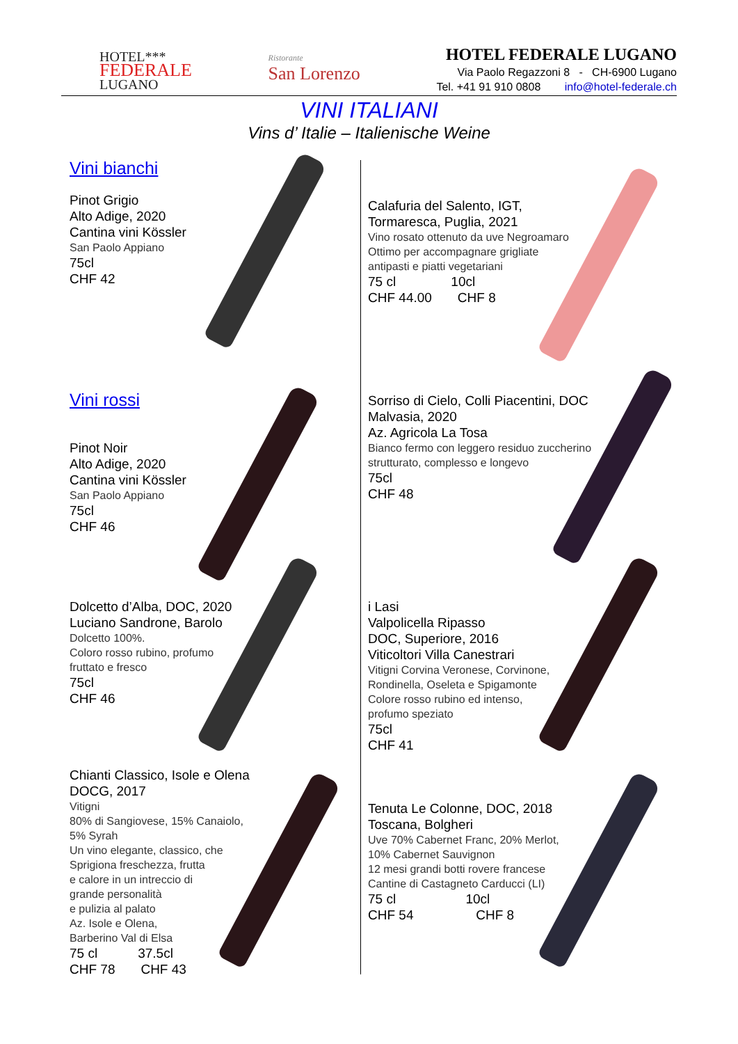HOTEL***
FEDERALE
LUGANO
Ristorante
San Lorenzo
HOTEL FEDERALE LUGANO
Via Paolo Regazzoni 8 - CH-6900 Lugano
Tel. +41 91 910 0808 info@hotel-federale.ch
VINI ITALIANI
Vins d’ Italie – Italienische Weine
Vini bianchi
Pinot Grigio
Alto Adige, 2020
Cantina vini Kössler
San Paolo Appiano
75cl
CHF 42
Calafuria del Salento, IGT,
Tormaresca, Puglia, 2021
Vino rosato ottenuto da uve Negroamaro
Ottimo per accompagnare grigliate
antipasti e piatti vegetariani
75 cl 10cl
CHF 44.00 CHF 8
Vini rossi
Pinot Noir
Alto Adige, 2020
Cantina vini Kössler
San Paolo Appiano
75cl
CHF 46
Sorriso di Cielo, Colli Piacentini, DOC
Malvasia, 2020
Az. Agricola La Tosa
Bianco fermo con leggero residuo zuccherino
strutturato, complesso e longevo
75cl
CHF 48
Dolcetto d’Alba, DOC, 2020
Luciano Sandrone, Barolo
Dolcetto 100%.
Coloro rosso rubino, profumo
fruttato e fresco
75cl
CHF 46
i Lasi
Valpolicella Ripasso
DOC, Superiore, 2016
Viticoltori Villa Canestrari
Vitigni Corvina Veronese, Corvinone,
Rondinella, Oseleta e Spigamonte
Colore rosso rubino ed intenso,
profumo speziato
75cl
CHF 41
Chianti Classico, Isole e Olena
DOCG, 2017
Vitigni
80% di Sangiovese, 15% Canaiolo,
5% Syrah
Un vino elegante, classico, che
Sprigiona freschezza, frutta
e calore in un intreccio di
grande personalità
e pulizia al palato
Az. Isole e Olena,
Barberino Val di Elsa
75 cl 37.5cl
CHF 78 CHF 43
Tenuta Le Colonne, DOC, 2018
Toscana, Bolgheri
Uve 70% Cabernet Franc, 20% Merlot,
10% Cabernet Sauvignon
12 mesi grandi botti rovere francese
Cantine di Castagneto Carducci (LI)
75 cl 10cl
CHF 54 CHF 8